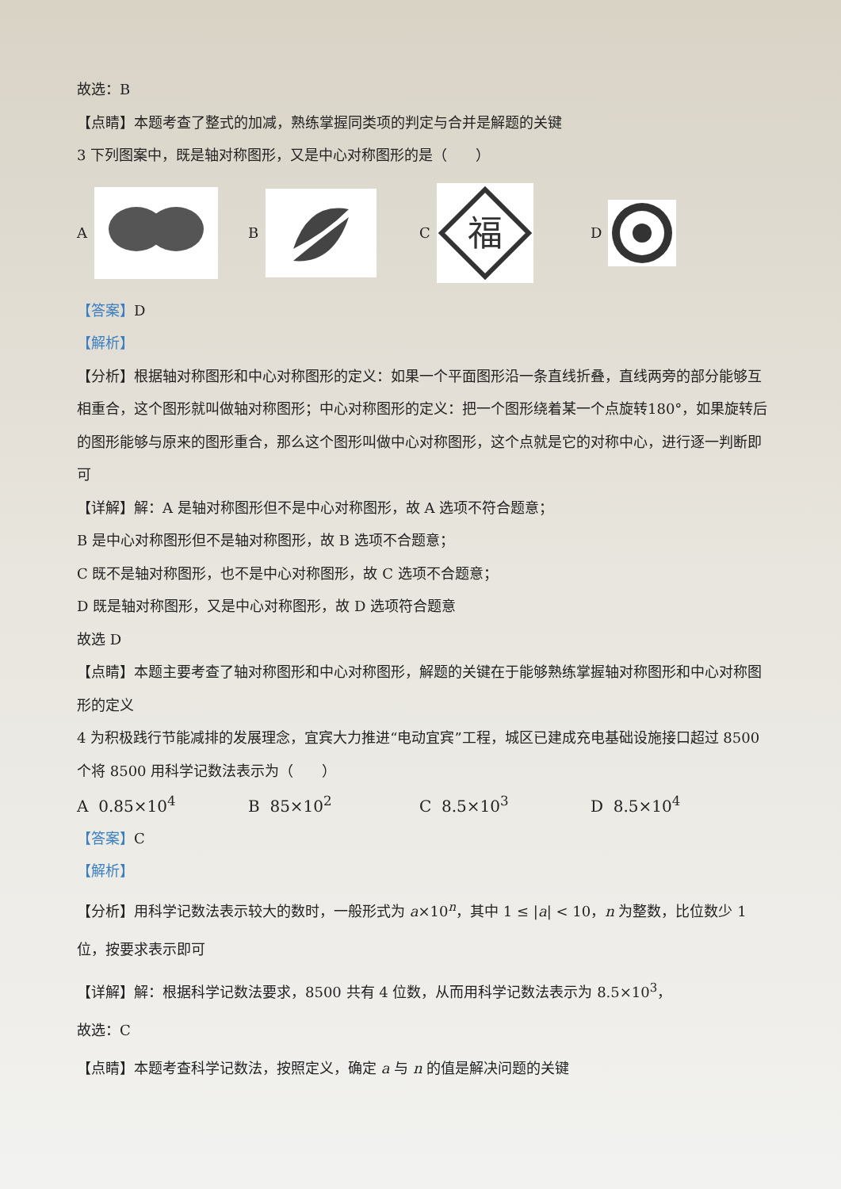故选：B
【点睛】本题考查了整式的加减，熟练掌握同类项的判定与合并是解题的关键
3 下列图案中，既是轴对称图形，又是中心对称图形的是（　　）
A B
C
福
D
【答案】D
【解析】
【分析】根据轴对称图形和中心对称图形的定义：如果一个平面图形沿一条直线折叠，直线两旁的部分能够互相重合，这个图形就叫做轴对称图形；中心对称图形的定义：把一个图形绕着某一个点旋转180°，如果旋转后的图形能够与原来的图形重合，那么这个图形叫做中心对称图形，这个点就是它的对称中心，进行逐一判断即可
【详解】解：A 是轴对称图形但不是中心对称图形，故 A 选项不符合题意；
B 是中心对称图形但不是轴对称图形，故 B 选项不合题意；
C 既不是轴对称图形，也不是中心对称图形，故 C 选项不合题意；
D 既是轴对称图形，又是中心对称图形，故 D 选项符合题意
故选 D
【点睛】本题主要考查了轴对称图形和中心对称图形，解题的关键在于能够熟练掌握轴对称图形和中心对称图形的定义
4 为积极践行节能减排的发展理念，宜宾大力推进“电动宜宾”工程，城区已建成充电基础设施接口超过 8500 个将 8500 用科学记数法表示为（　　）
A 0.85×10<sup>4</sup> B 85×10<sup>2</sup> C 8.5×10<sup>3</sup> D 8.5×10<sup>4</sup>
【答案】C
【解析】
【分析】用科学记数法表示较大的数时，一般形式为 a×10<sup>n</sup>，其中 1 ≤ |a| < 10，n 为整数，比位数少 1 位，按要求表示即可
【详解】解：根据科学记数法要求，8500 共有 4 位数，从而用科学记数法表示为 8.5×10<sup>3</sup>，
故选：C
【点睛】本题考查科学记数法，按照定义，确定 a 与 n 的值是解决问题的关键